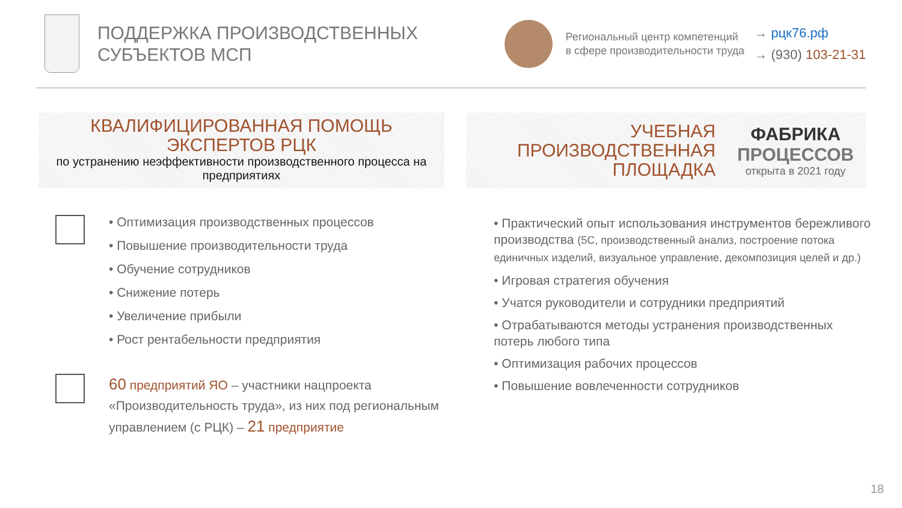ПОДДЕРЖКА ПРОИЗВОДСТВЕННЫХ
СУБЪЕКТОВ МСП
Региональный центр компетенций
в сфере производительности труда
→ рцк76.рф
→ (930) 103-21-31
КВАЛИФИЦИРОВАННАЯ ПОМОЩЬ
ЭКСПЕРТОВ РЦК
по устранению неэффективности производственного процесса на предприятиях
УЧЕБНАЯ
ПРОИЗВОДСТВЕННАЯ
ПЛОЩАДКА
ФАБРИКА
ПРОЦЕССОВ
открыта в 2021 году
• Оптимизация производственных процессов
• Повышение производительности труда
• Обучение сотрудников
• Снижение потерь
• Увеличение прибыли
• Рост рентабельности предприятия
60 предприятий ЯО – участники нацпроекта «Производительность труда», из них под региональным управлением (с РЦК) – 21 предприятие
• Практический опыт использования инструментов бережливого производства (5С, производственный анализ, построение потока единичных изделий, визуальное управление, декомпозиция целей и др.)
• Игровая стратегия обучения
• Учатся руководители и сотрудники предприятий
• Отрабатываются методы устранения производственных потерь любого типа
• Оптимизация рабочих процессов
• Повышение вовлеченности сотрудников
18